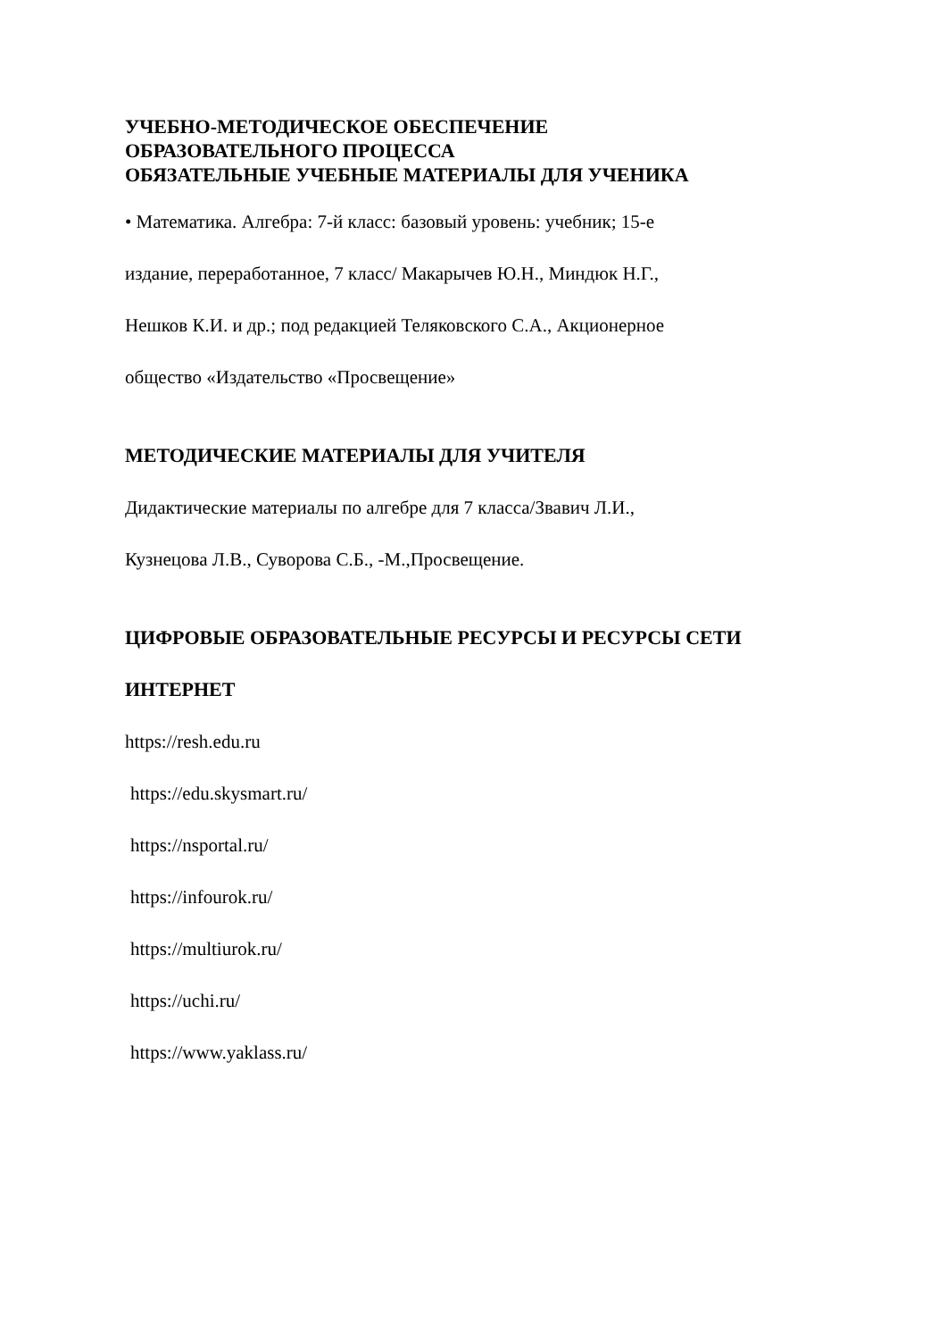УЧЕБНО-МЕТОДИЧЕСКОЕ ОБЕСПЕЧЕНИЕ
ОБРАЗОВАТЕЛЬНОГО ПРОЦЕССА
ОБЯЗАТЕЛЬНЫЕ УЧЕБНЫЕ МАТЕРИАЛЫ ДЛЯ УЧЕНИКА
• Математика. Алгебра: 7-й класс: базовый уровень: учебник; 15-е
издание, переработанное, 7 класс/ Макарычев Ю.Н., Миндюк Н.Г.,
Нешков К.И. и др.; под редакцией Теляковского С.А., Акционерное
общество «Издательство «Просвещение»
МЕТОДИЧЕСКИЕ МАТЕРИАЛЫ ДЛЯ УЧИТЕЛЯ
Дидактические материалы по алгебре для 7 класса/Звавич Л.И.,
Кузнецова Л.В., Суворова С.Б., -М.,Просвещение.
ЦИФРОВЫЕ ОБРАЗОВАТЕЛЬНЫЕ РЕСУРСЫ И РЕСУРСЫ СЕТИ
ИНТЕРНЕТ
https://resh.edu.ru
https://edu.skysmart.ru/
https://nsportal.ru/
https://infourok.ru/
https://multiurok.ru/
https://uchi.ru/
https://www.yaklass.ru/